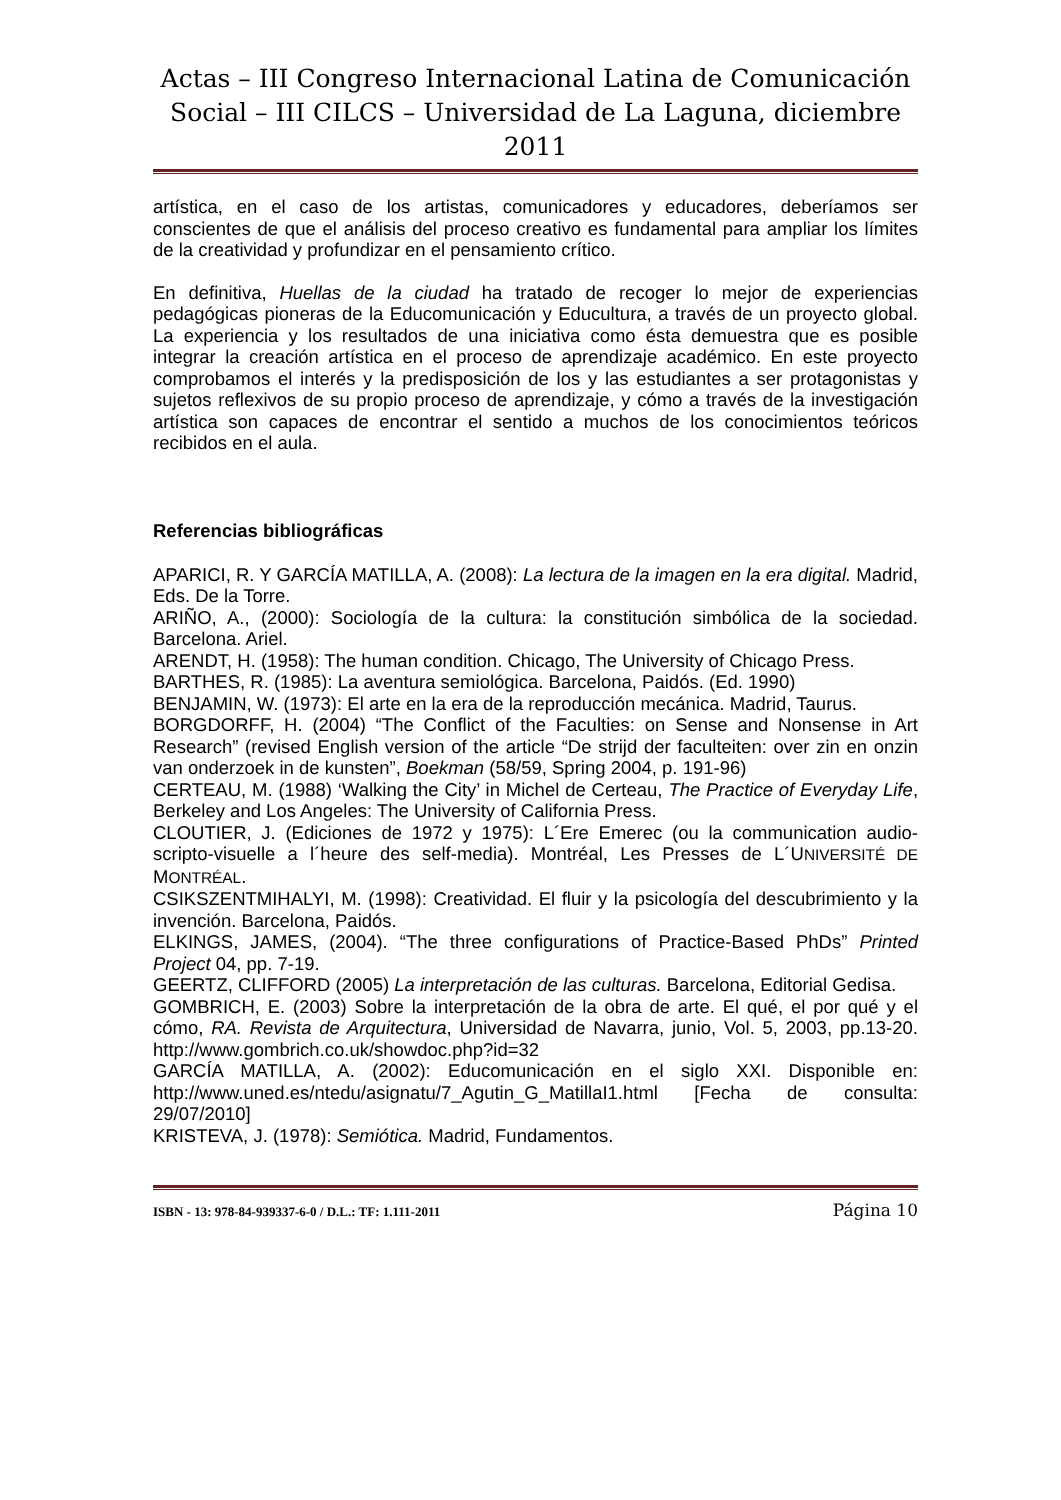Actas – III Congreso Internacional Latina de Comunicación Social – III CILCS – Universidad de La Laguna, diciembre 2011
artística, en el caso de los artistas, comunicadores y educadores, deberíamos ser conscientes de que el análisis del proceso creativo es fundamental para ampliar los límites de la creatividad y profundizar en el pensamiento crítico.
En definitiva, Huellas de la ciudad ha tratado de recoger lo mejor de experiencias pedagógicas pioneras de la Educomunicación y Educultura, a través de un proyecto global. La experiencia y los resultados de una iniciativa como ésta demuestra que es posible integrar la creación artística en el proceso de aprendizaje académico. En este proyecto comprobamos el interés y la predisposición de los y las estudiantes a ser protagonistas y sujetos reflexivos de su propio proceso de aprendizaje, y cómo a través de la investigación artística son capaces de encontrar el sentido a muchos de los conocimientos teóricos recibidos en el aula.
Referencias bibliográficas
APARICI, R. Y GARCÍA MATILLA, A. (2008): La lectura de la imagen en la era digital. Madrid, Eds. De la Torre.
ARIÑO, A., (2000): Sociología de la cultura: la constitución simbólica de la sociedad. Barcelona. Ariel.
ARENDT, H. (1958): The human condition. Chicago, The University of Chicago Press.
BARTHES, R. (1985): La aventura semiológica. Barcelona, Paidós. (Ed. 1990)
BENJAMIN, W. (1973): El arte en la era de la reproducción mecánica. Madrid, Taurus.
BORGDORFF, H. (2004) “The Conflict of the Faculties: on Sense and Nonsense in Art Research” (revised English version of the article “De strijd der faculteiten: over zin en onzin van onderzoek in de kunsten”, Boekman (58/59, Spring 2004, p. 191-96)
CERTEAU, M. (1988) ‘Walking the City’ in Michel de Certeau, The Practice of Everyday Life, Berkeley and Los Angeles: The University of California Press.
CLOUTIER, J. (Ediciones de 1972 y 1975): L´Ere Emerec (ou la communication audio-scripto-visuelle a l´heure des self-media). Montréal, Les Presses de L´UNIVERSITÉ DE MONTRÉAL.
CSIKSZENTMIHALYI, M. (1998): Creatividad. El fluir y la psicología del descubrimiento y la invención. Barcelona, Paidós.
ELKINGS, JAMES, (2004). “The three configurations of Practice-Based PhDs” Printed Project 04, pp. 7-19.
GEERTZ, CLIFFORD (2005) La interpretación de las culturas. Barcelona, Editorial Gedisa.
GOMBRICH, E. (2003) Sobre la interpretación de la obra de arte. El qué, el por qué y el cómo, RA. Revista de Arquitectura, Universidad de Navarra, junio, Vol. 5, 2003, pp.13-20. http://www.gombrich.co.uk/showdoc.php?id=32
GARCÍA MATILLA, A. (2002): Educomunicación en el siglo XXI. Disponible en: http://www.uned.es/ntedu/asignatu/7_Agutin_G_MatillaI1.html [Fecha de consulta: 29/07/2010]
KRISTEVA, J. (1978): Semiótica. Madrid, Fundamentos.
ISBN - 13: 978-84-939337-6-0 / D.L.: TF: 1.111-2011 Página 10